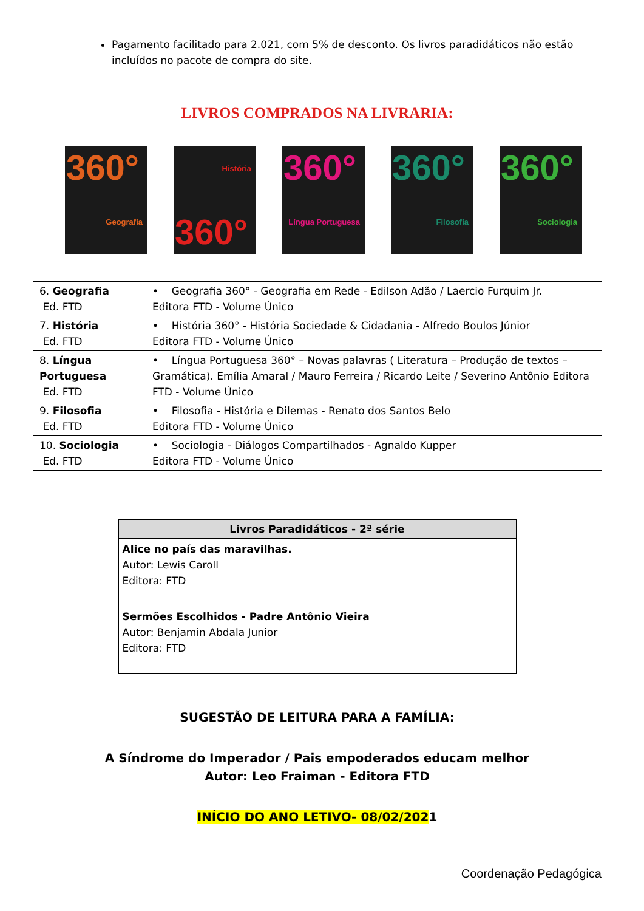Pagamento facilitado para 2.021, com 5% de desconto. Os livros paradidáticos não estão incluídos no pacote de compra do site.
LIVROS COMPRADOS NA LIVRARIA:
360°
Geografia
História
360°
360°
Língua Portuguesa
360°
Filosofia
360°
Sociologia
| 6. Geografia Ed. FTD | • Geografia 360° - Geografia em Rede - Edilson Adão / Laercio Furquim Jr. Editora FTD - Volume Único |
| 7. História Ed. FTD | • História 360° - História Sociedade & Cidadania - Alfredo Boulos Júnior Editora FTD - Volume Único |
| 8. Língua Portuguesa Ed. FTD | • Língua Portuguesa 360° – Novas palavras ( Literatura – Produção de textos – Gramática). Emília Amaral / Mauro Ferreira / Ricardo Leite / Severino Antônio Editora FTD - Volume Único |
| 9. Filosofia Ed. FTD | • Filosofia - História e Dilemas - Renato dos Santos Belo Editora FTD - Volume Único |
| 10. Sociologia Ed. FTD | • Sociologia - Diálogos Compartilhados - Agnaldo Kupper Editora FTD - Volume Único |
| Livros Paradidáticos - 2ª série |
| --- |
| Alice no país das maravilhas. Autor: Lewis Caroll Editora: FTD |
| Sermões Escolhidos - Padre Antônio Vieira Autor: Benjamin Abdala Junior Editora: FTD |
SUGESTÃO DE LEITURA PARA A FAMÍLIA:
A Síndrome do Imperador / Pais empoderados educam melhor
Autor: Leo Fraiman - Editora FTD
INÍCIO DO ANO LETIVO- 08/02/2021
Coordenação Pedagógica